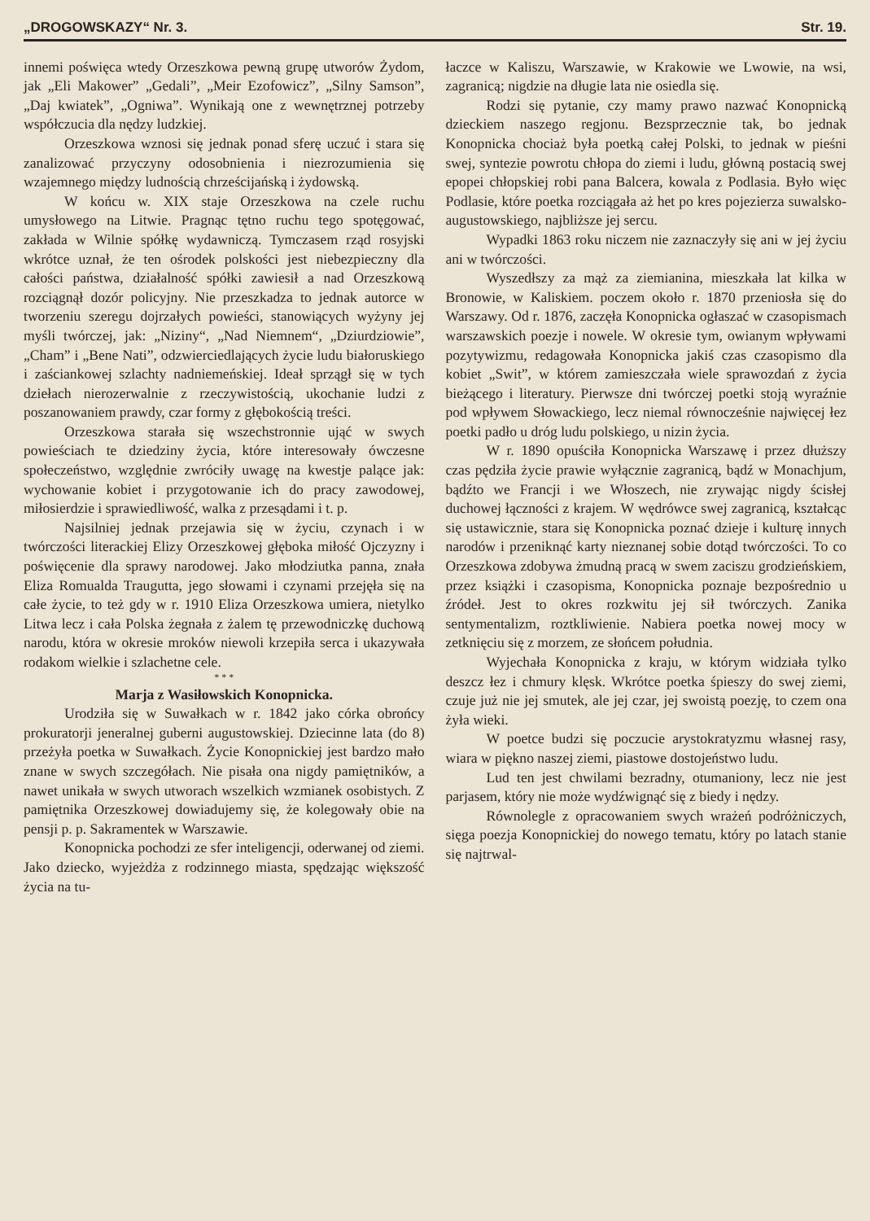„DROGOWSKAZY“ Nr. 3. Str. 19.
innemi poświęca wtedy Orzeszkowa pewną grupę utworów Żydom, jak „Eli Makower” „Gedali”, „Meir Ezofowicz”, „Silny Samson”, „Daj kwiatek”, „Ogniwa”. Wynikają one z wewnętrznej potrzeby współczucia dla nędzy ludzkiej.
Orzeszkowa wznosi się jednak ponad sferę uczuć i stara się zanalizować przyczyny odosobnienia i niezrozumienia się wzajemnego między ludnością chrześcijańską i żydowską.
W końcu w. XIX staje Orzeszkowa na czele ruchu umysłowego na Litwie. Pragnąc tętno ruchu tego spotęgować, zakłada w Wilnie spółkę wydawniczą. Tymczasem rząd rosyjski wkrótce uznał, że ten ośrodek polskości jest niebezpieczny dla całości państwa, działalność spółki zawiesił a nad Orzeszkową rozciągnął dozór policyjny. Nie przeszkadza to jednak autorce w tworzeniu szeregu dojrzałych powieści, stanowiących wyżyny jej myśli twórczej, jak: „Niziny“, „Nad Niemnem“, „Dziurdziowie”, „Cham” i „Bene Nati”, odzwierciedlających życie ludu białoruskiego i zaściankowej szlachty nadniemeńskiej. Ideał sprzągł się w tych dziełach nierozerwalnie z rzeczywistością, ukochanie ludzi z poszanowaniem prawdy, czar formy z głębokością treści.
Orzeszkowa starała się wszechstronnie ująć w swych powieściach te dziedziny życia, które interesowały ówczesne społeczeństwo, względnie zwróciły uwagę na kwestje palące jak: wychowanie kobiet i przygotowanie ich do pracy zawodowej, miłosierdzie i sprawiedliwość, walka z przesądami i t. p.
Najsilniej jednak przejawia się w życiu, czynach i w twórczości literackiej Elizy Orzeszkowej głęboka miłość Ojczyzny i poświęcenie dla sprawy narodowej. Jako młodziutka panna, znała Eliza Romualda Traugutta, jego słowami i czynami przejęła się na całe życie, to też gdy w r. 1910 Eliza Orzeszkowa umiera, nietylko Litwa lecz i cała Polska żegnała z żalem tę przewodniczkę duchową narodu, która w okresie mroków niewoli krzepiła serca i ukazywała rodakom wielkie i szlachetne cele.
* * *
Marja z Wasiłowskich Konopnicka.
Urodziła się w Suwałkach w r. 1842 jako córka obrońcy prokuratorji jeneralnej guberni augustowskiej. Dziecinne lata (do 8) przeżyła poetka w Suwałkach. Życie Konopnickiej jest bardzo mało znane w swych szczegółach. Nie pisała ona nigdy pamiętników, a nawet unikała w swych utworach wszelkich wzmianek osobistych. Z pamiętnika Orzeszkowej dowiadujemy się, że kolegowały obie na pensji p. p. Sakramentek w Warszawie.
Konopnicka pochodzi ze sfer inteligencji, oderwanej od ziemi. Jako dziecko, wyjeżdża z rodzinnego miasta, spędzając większość życia na tu-
łaczce w Kaliszu, Warszawie, w Krakowie we Lwowie, na wsi, zagranicą; nigdzie na długie lata nie osiedla się.
Rodzi się pytanie, czy mamy prawo nazwać Konopnicką dzieckiem naszego regjonu. Bezsprzecznie tak, bo jednak Konopnicka chociaż była poetką całej Polski, to jednak w pieśni swej, syntezie powrotu chłopa do ziemi i ludu, główną postacią swej epopei chłopskiej robi pana Balcera, kowala z Podlasia. Było więc Podlasie, które poetka rozciągała aż het po kres pojezierza suwalsko-augustowskiego, najbliższe jej sercu.
Wypadki 1863 roku niczem nie zaznaczyły się ani w jej życiu ani w twórczości.
Wyszedłszy za mąż za ziemianina, mieszkała lat kilka w Bronowie, w Kaliskiem. poczem około r. 1870 przeniosła się do Warszawy. Od r. 1876, zaczęła Konopnicka ogłaszać w czasopismach warszawskich poezje i nowele. W okresie tym, owianym wpływami pozytywizmu, redagowała Konopnicka jakiś czas czasopismo dla kobiet „Swit”, w którem zamieszczała wiele sprawozdań z życia bieżącego i literatury. Pierwsze dni twórczej poetki stoją wyraźnie pod wpływem Słowackiego, lecz niemal równocześnie najwięcej łez poetki padło u dróg ludu polskiego, u nizin życia.
W r. 1890 opuściła Konopnicka Warszawę i przez dłuższy czas pędziła życie prawie wyłącznie zagranicą, bądź w Monachjum, bądźto we Francji i we Włoszech, nie zrywając nigdy ścisłej duchowej łączności z krajem. W wędrówce swej zagranicą, kształcąc się ustawicznie, stara się Konopnicka poznać dzieje i kulturę innych narodów i przeniknąć karty nieznanej sobie dotąd twórczości. To co Orzeszkowa zdobywa żmudną pracą w swem zaciszu grodzieńskiem, przez książki i czasopisma, Konopnicka poznaje bezpośrednio u źródeł. Jest to okres rozkwitu jej sił twórczych. Zanika sentymentalizm, roztkliwienie. Nabiera poetka nowej mocy w zetknięciu się z morzem, ze słońcem południa.
Wyjechała Konopnicka z kraju, w którym widziała tylko deszcz łez i chmury klęsk. Wkrótce poetka śpieszy do swej ziemi, czuje już nie jej smutek, ale jej czar, jej swoistą poezję, to czem ona żyła wieki.
W poetce budzi się poczucie arystokratyzmu własnej rasy, wiara w piękno naszej ziemi, piastowe dostojeństwo ludu.
Lud ten jest chwilami bezradny, otumaniony, lecz nie jest parjasem, który nie może wydźwignąć się z biedy i nędzy.
Równolegle z opracowaniem swych wrażeń podróżniczych, sięga poezja Konopnickiej do nowego tematu, który po latach stanie się najtrwal-